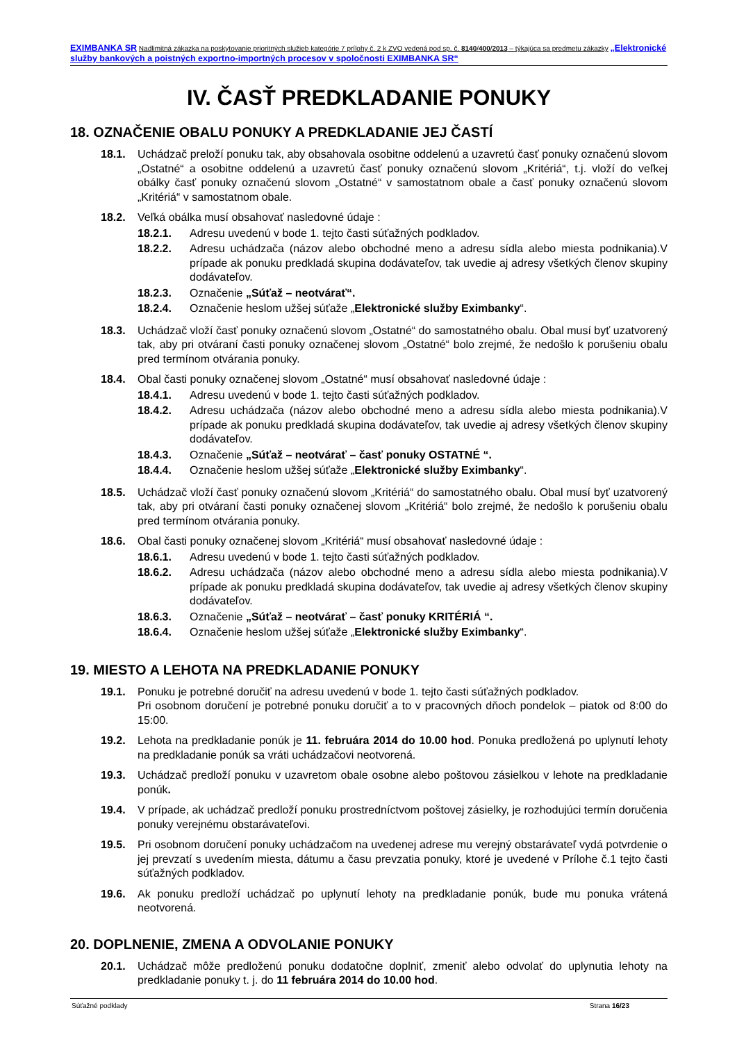EXIMBANKA SR Nadlimitná zákazka na poskytovanie prioritných služieb kategórie 7 prílohy č. 2 k ZVO vedená pod sp. č. 8140/400/2013 – týkajúca sa predmetu zákazky „Elektronické služby bankových a poistných exportno-importných procesov v spoločnosti EXIMBANKA SR“
IV. ČASŤ PREDKLADANIE PONUKY
18. OZNAČENIE OBALU PONUKY A PREDKLADANIE JEJ ČASTÍ
18.1. Uchádzač preloží ponuku tak, aby obsahovala osobitne oddelenú a uzavretú časť ponuky označenú slovom „Ostatné“ a osobitne oddelenú a uzavretú časť ponuky označenú slovom „Kritériá“, t.j. vloží do veľkej obálky časť ponuky označenú slovom „Ostatné“ v samostatnom obale a časť ponuky označenú slovom „Kritériá“ v samostatnom obale.
18.2. Veľká obálka musí obsahovať nasledovné údaje :
18.2.1. Adresu uvedenú v bode 1. tejto časti súťažných podkladov.
18.2.2. Adresu uchádzača (názov alebo obchodné meno a adresu sídla alebo miesta podnikania).V prípade ak ponuku predkladá skupina dodávateľov, tak uvedie aj adresy všetkých členov skupiny dodávateľov.
18.2.3. Označenie „Súťaž – neotvárať“.
18.2.4. Označenie heslom užšej súťaže „Elektronické služby Eximbanky“.
18.3. Uchádzač vloží časť ponuky označenú slovom „Ostatné“ do samostatného obalu. Obal musí byť uzatvorený tak, aby pri otváraní časti ponuky označenej slovom „Ostatné“ bolo zrejmé, že nedošlo k porušeniu obalu pred termínom otvárania ponuky.
18.4. Obal časti ponuky označenej slovom „Ostatné“ musí obsahovať nasledovné údaje :
18.4.1. Adresu uvedenú v bode 1. tejto časti súťažných podkladov.
18.4.2. Adresu uchádzača (názov alebo obchodné meno a adresu sídla alebo miesta podnikania).V prípade ak ponuku predkladá skupina dodávateľov, tak uvedie aj adresy všetkých členov skupiny dodávateľov.
18.4.3. Označenie „Súťaž – neotvárať – časť ponuky OSTATNÉ “.
18.4.4. Označenie heslom užšej súťaže „Elektronické služby Eximbanky“.
18.5. Uchádzač vloží časť ponuky označenú slovom „Kritériá“ do samostatného obalu. Obal musí byť uzatvorený tak, aby pri otváraní časti ponuky označenej slovom „Kritériá“ bolo zrejmé, že nedošlo k porušeniu obalu pred termínom otvárania ponuky.
18.6. Obal časti ponuky označenej slovom „Kritériá“ musí obsahovať nasledovné údaje :
18.6.1. Adresu uvedenú v bode 1. tejto časti súťažných podkladov.
18.6.2. Adresu uchádzača (názov alebo obchodné meno a adresu sídla alebo miesta podnikania).V prípade ak ponuku predkladá skupina dodávateľov, tak uvedie aj adresy všetkých členov skupiny dodávateľov.
18.6.3. Označenie „Súťaž – neotvárať – časť ponuky KRITÉRIÁ “.
18.6.4. Označenie heslom užšej súťaže „Elektronické služby Eximbanky“.
19. MIESTO A LEHOTA NA PREDKLADANIE PONUKY
19.1. Ponuku je potrebné doručiť na adresu uvedenú v bode 1. tejto časti súťažných podkladov.
Pri osobnom doručení je potrebné ponuku doručiť a to v pracovných dňoch pondelok – piatok od 8:00 do 15:00.
19.2. Lehota na predkladanie ponúk je 11. februára 2014 do 10.00 hod. Ponuka predložená po uplynutí lehoty na predkladanie ponúk sa vráti uchádzačovi neotvorená.
19.3. Uchádzač predloží ponuku v uzavretom obale osobne alebo poštovou zásielkou v lehote na predkladanie ponúk.
19.4. V prípade, ak uchádzač predloží ponuku prostredníctvom poštovej zásielky, je rozhodujúci termín doručenia ponuky verejnému obstarávateľovi.
19.5. Pri osobnom doručení ponuky uchádzačom na uvedenej adrese mu verejný obstarávateľ vydá potvrdenie o jej prevzatí s uvedením miesta, dátumu a času prevzatia ponuky, ktoré je uvedené v Prílohe č.1 tejto časti súťažných podkladov.
19.6. Ak ponuku predloží uchádzač po uplynutí lehoty na predkladanie ponúk, bude mu ponuka vrátená neotvorená.
20. DOPLNENIE, ZMENA A ODVOLANIE PONUKY
20.1. Uchádzač môže predloženú ponuku dodatočne doplniť, zmeniť alebo odvolať do uplynutia lehoty na predkladanie ponuky t. j. do 11 februára 2014 do 10.00 hod.
Súťažné podklady Strana 16/23